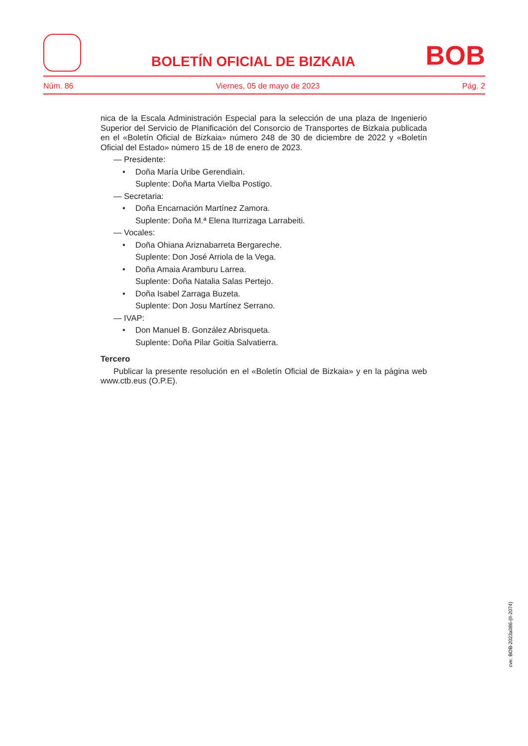BOLETÍN OFICIAL DE BIZKAIA
BOB
Núm. 86 Viernes, 05 de mayo de 2023 Pág. 2
nica de la Escala Administración Especial para la selección de una plaza de Ingenierio Superior del Servicio de Planificación del Consorcio de Transportes de Bizkaia publicada en el «Boletín Oficial de Bizkaia» número 248 de 30 de diciembre de 2022 y «Boletín Oficial del Estado» número 15 de 18 de enero de 2023.
— Presidente:
• Doña María Uribe Gerendiain.
Suplente: Doña Marta Vielba Postigo.
— Secretaria:
• Doña Encarnación Martínez Zamora.
Suplente: Doña M.ª Elena Iturrizaga Larrabeiti.
— Vocales:
• Doña Ohiana Ariznabarreta Bergareche.
Suplente: Don José Arriola de la Vega.
• Doña Amaia Aramburu Larrea.
Suplente: Doña Natalia Salas Pertejo.
• Doña Isabel Zarraga Buzeta.
Suplente: Don Josu Martínez Serrano.
— IVAP:
• Don Manuel B. González Abrisqueta.
Suplente: Doña Pilar Goitia Salvatierra.
Tercero
Publicar la presente resolución en el «Boletín Oficial de Bizkaia» y en la página web www.ctb.eus (O.P.E).
cve: BOB-2023a086-(II-2074)